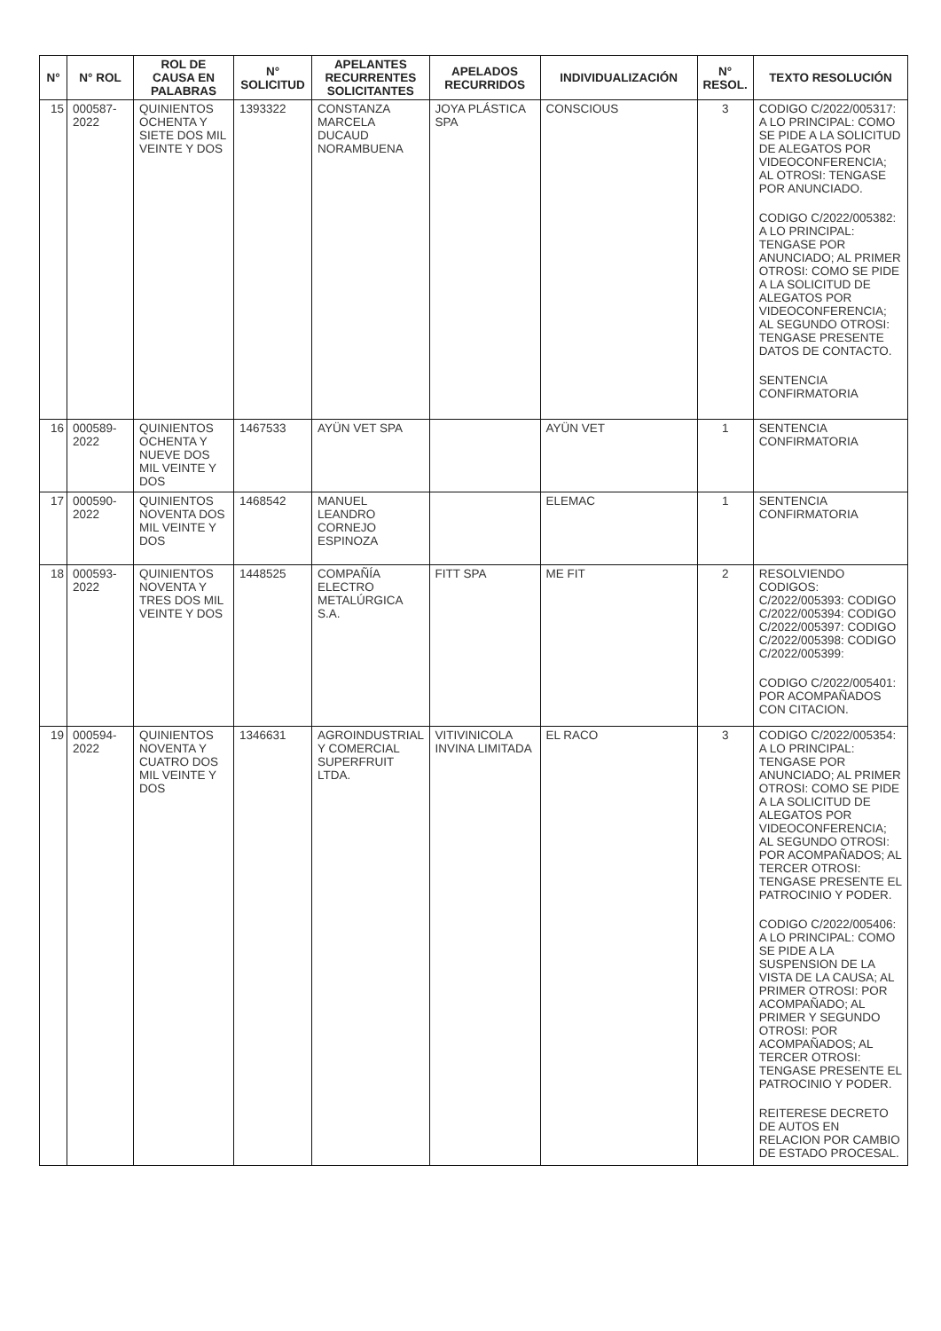| N° | N° ROL | ROL DE CAUSA EN PALABRAS | N° SOLICITUD | APELANTES RECURRENTES SOLICITANTES | APELADOS RECURRIDOS | INDIVIDUALIZACIÓN | N° RESOL. | TEXTO RESOLUCIÓN |
| --- | --- | --- | --- | --- | --- | --- | --- | --- |
| 15 | 000587-2022 | QUINIENTOS OCHENTA Y SIETE DOS MIL VEINTE Y DOS | 1393322 | CONSTANZA MARCELA DUCAUD NORAMBUENA | JOYA PLÁSTICA SPA | CONSCIOUS | 3 | CODIGO C/2022/005317: A LO PRINCIPAL: COMO SE PIDE A LA SOLICITUD DE ALEGATOS POR VIDEOCONFERENCIA; AL OTROSI: TENGASE POR ANUNCIADO. CODIGO C/2022/005382: A LO PRINCIPAL: TENGASE POR ANUNCIADO; AL PRIMER OTROSI: COMO SE PIDE A LA SOLICITUD DE ALEGATOS POR VIDEOCONFERENCIA; AL SEGUNDO OTROSI: TENGASE PRESENTE DATOS DE CONTACTO. SENTENCIA CONFIRMATORIA |
| 16 | 000589-2022 | QUINIENTOS OCHENTA Y NUEVE DOS MIL VEINTE Y DOS | 1467533 | AYÜN VET SPA | | AYÜN VET | 1 | SENTENCIA CONFIRMATORIA |
| 17 | 000590-2022 | QUINIENTOS NOVENTA DOS MIL VEINTE Y DOS | 1468542 | MANUEL LEANDRO CORNEJO ESPINOZA | | ELEMAC | 1 | SENTENCIA CONFIRMATORIA |
| 18 | 000593-2022 | QUINIENTOS NOVENTA Y TRES DOS MIL VEINTE Y DOS | 1448525 | COMPAÑÍA ELECTRO METALÚRGICA S.A. | FITT SPA | ME FIT | 2 | RESOLVIENDO CODIGOS: C/2022/005393: CODIGO C/2022/005394: CODIGO C/2022/005397: CODIGO C/2022/005398: CODIGO C/2022/005399: CODIGO C/2022/005401: POR ACOMPAÑADOS CON CITACION. |
| 19 | 000594-2022 | QUINIENTOS NOVENTA Y CUATRO DOS MIL VEINTE Y DOS | 1346631 | AGROINDUSTRIAL Y COMERCIAL SUPERFRUIT LTDA. | VITIVINICOLA INVINA LIMITADA | EL RACO | 3 | CODIGO C/2022/005354: A LO PRINCIPAL: TENGASE POR ANUNCIADO; AL PRIMER OTROSI: COMO SE PIDE A LA SOLICITUD DE ALEGATOS POR VIDEOCONFERENCIA; AL SEGUNDO OTROSI: POR ACOMPAÑADOS; AL TERCER OTROSI: TENGASE PRESENTE EL PATROCINIO Y PODER. CODIGO C/2022/005406: A LO PRINCIPAL: COMO SE PIDE A LA SUSPENSION DE LA VISTA DE LA CAUSA; AL PRIMER OTROSI: POR ACOMPAÑADO; AL PRIMER Y SEGUNDO OTROSI: POR ACOMPAÑADOS; AL TERCER OTROSI: TENGASE PRESENTE EL PATROCINIO Y PODER. REITERESE DECRETO DE AUTOS EN RELACION POR CAMBIO DE ESTADO PROCESAL. |